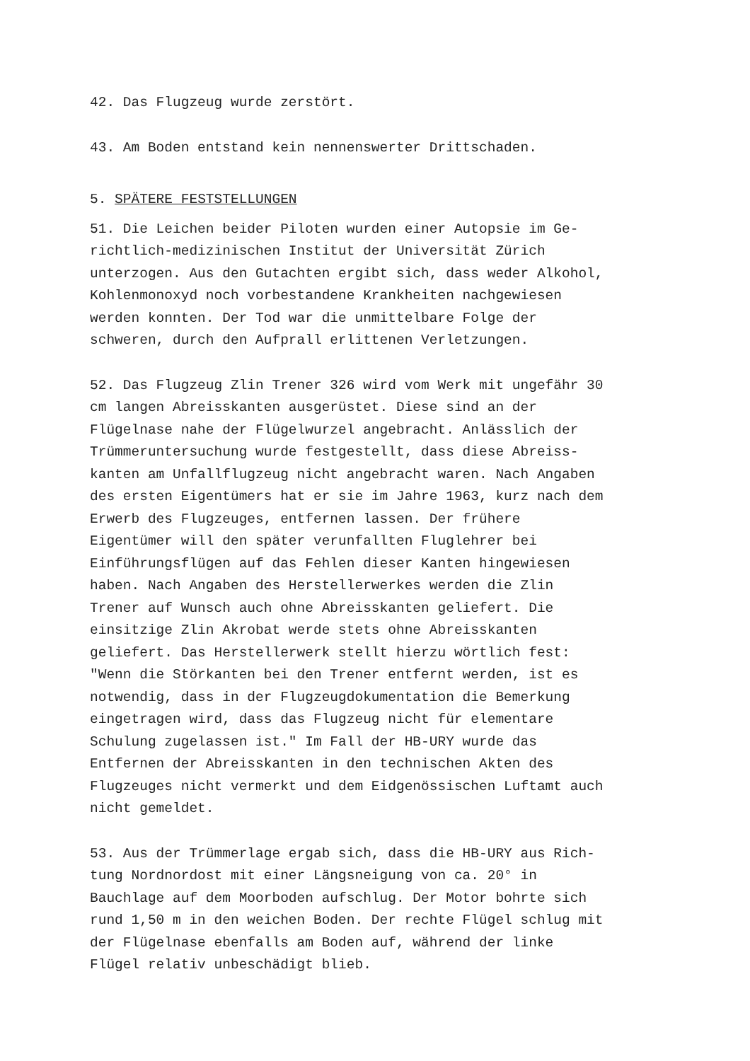42. Das Flugzeug wurde zerstört.
43. Am Boden entstand kein nennenswerter Drittschaden.
5. SPÄTERE FESTSTELLUNGEN
51. Die Leichen beider Piloten wurden einer Autopsie im Ge- richtlich-medizinischen Institut der Universität Zürich unterzogen. Aus den Gutachten ergibt sich, dass weder Alkohol, Kohlenmonoxyd noch vorbestandene Krankheiten nachgewiesen werden konnten. Der Tod war die unmittelbare Folge der schweren, durch den Aufprall erlittenen Verletzungen.
52. Das Flugzeug Zlin Trener 326 wird vom Werk mit ungefähr 30 cm langen Abreisskanten ausgerüstet. Diese sind an der Flügelnase nahe der Flügelwurzel angebracht. Anlässlich der Trümmeruntersuchung wurde festgestellt, dass diese Abreiss- kanten am Unfallflugzeug nicht angebracht waren. Nach Angaben des ersten Eigentümers hat er sie im Jahre 1963, kurz nach dem Erwerb des Flugzeuges, entfernen lassen. Der frühere Eigentümer will den später verunfallten Fluglehrer bei Einführungsflügen auf das Fehlen dieser Kanten hingewiesen haben. Nach Angaben des Herstellerwerkes werden die Zlin Trener auf Wunsch auch ohne Abreisskanten geliefert. Die einsitzige Zlin Akrobat werde stets ohne Abreisskanten geliefert. Das Herstellerwerk stellt hierzu wörtlich fest: "Wenn die Störkanten bei den Trener entfernt werden, ist es notwendig, dass in der Flugzeugdokumentation die Bemerkung eingetragen wird, dass das Flugzeug nicht für elementare Schulung zugelassen ist." Im Fall der HB-URY wurde das Entfernen der Abreisskanten in den technischen Akten des Flugzeuges nicht vermerkt und dem Eidgenössischen Luftamt auch nicht gemeldet.
53. Aus der Trümmerlage ergab sich, dass die HB-URY aus Rich- tung Nordnordost mit einer Längsneigung von ca. 20° in Bauchlage auf dem Moorboden aufschlug. Der Motor bohrte sich rund 1,50 m in den weichen Boden. Der rechte Flügel schlug mit der Flügelnase ebenfalls am Boden auf, während der linke Flügel relativ unbeschädigt blieb.